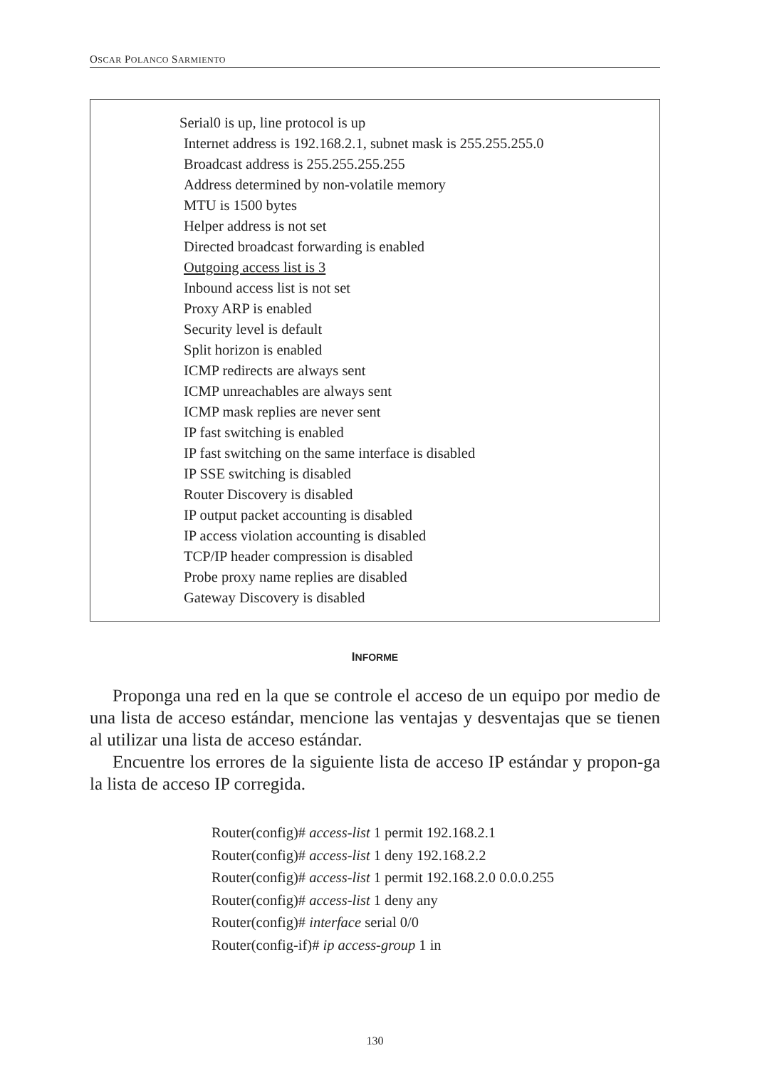OSCAR POLANCO SARMIENTO
Serial0 is up, line protocol is up
Internet address is 192.168.2.1, subnet mask is 255.255.255.0
Broadcast address is 255.255.255.255
Address determined by non-volatile memory
MTU is 1500 bytes
Helper address is not set
Directed broadcast forwarding is enabled
Outgoing access list is 3
Inbound access list is not set
Proxy ARP is enabled
Security level is default
Split horizon is enabled
ICMP redirects are always sent
ICMP unreachables are always sent
ICMP mask replies are never sent
IP fast switching is enabled
IP fast switching on the same interface is disabled
IP SSE switching is disabled
Router Discovery is disabled
IP output packet accounting is disabled
IP access violation accounting is disabled
TCP/IP header compression is disabled
Probe proxy name replies are disabled
Gateway Discovery is disabled
INFORME
Proponga una red en la que se controle el acceso de un equipo por medio de una lista de acceso estándar, mencione las ventajas y desventajas que se tienen al utilizar una lista de acceso estándar.
Encuentre los errores de la siguiente lista de acceso IP estándar y propon-ga la lista de acceso IP corregida.
Router(config)# access-list 1 permit 192.168.2.1
Router(config)# access-list 1 deny 192.168.2.2
Router(config)# access-list 1 permit 192.168.2.0 0.0.0.255
Router(config)# access-list 1 deny any
Router(config)# interface serial 0/0
Router(config-if)# ip access-group 1 in
130